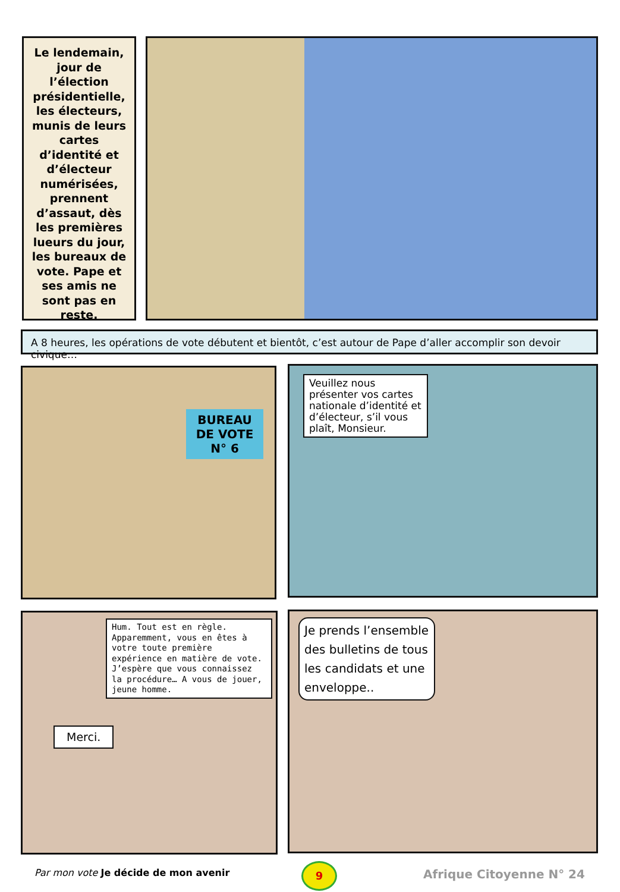Le lendemain, jour de l’élection présidentielle, les électeurs, munis de leurs cartes d’identité et d’électeur numérisées, prennent d’assaut, dès les premières lueurs du jour, les bureaux de vote. Pape et ses amis ne sont pas en reste.
A 8 heures, les opérations de vote débutent et bientôt, c’est autour de Pape d’aller accomplir son devoir civique…
BUREAU DE VOTE N° 6
Veuillez nous présenter vos cartes nationale d’identité et d’électeur, s’il vous plaît, Monsieur.
Hum. Tout est en règle. Apparemment, vous en êtes à votre toute première expérience en matière de vote. J’espère que vous connaissez la procédure… A vous de jouer, jeune homme.
Merci.
Je prends l’ensemble des bulletins de tous les candidats et une enveloppe..
Par mon vote Je décide de mon avenir
9 Afrique Citoyenne N° 24